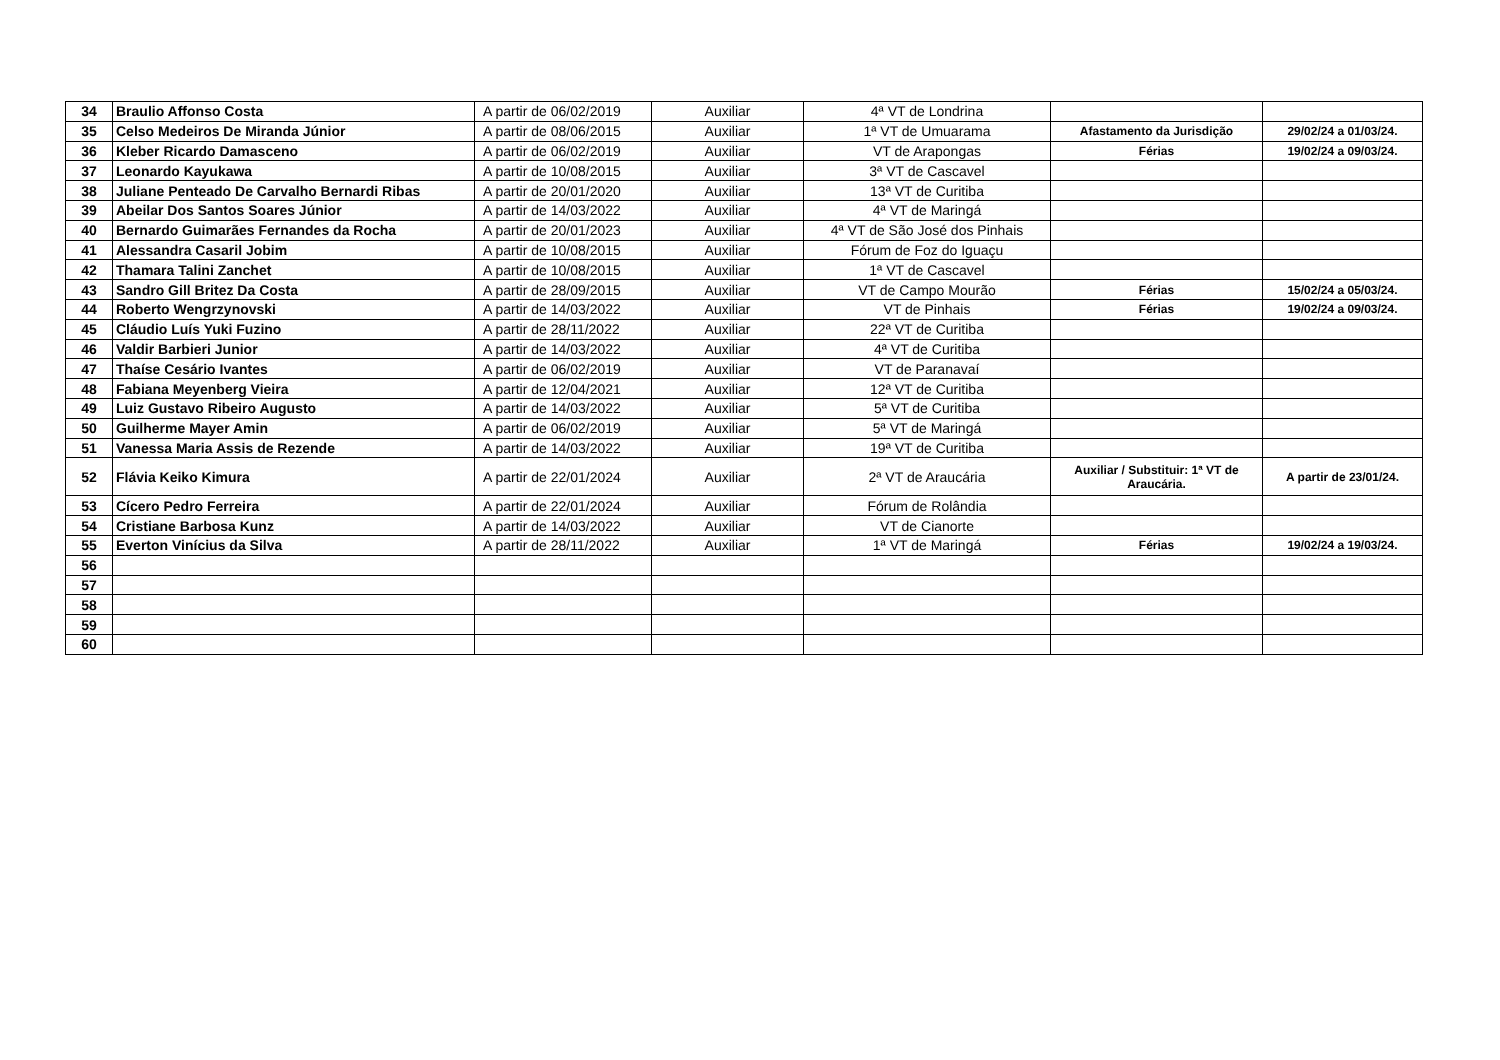| 34 | Braulio Affonso Costa | A partir de 06/02/2019 | Auxiliar | 4ª VT de Londrina | | |
| 35 | Celso Medeiros De Miranda Júnior | A partir de 08/06/2015 | Auxiliar | 1ª VT de Umuarama | Afastamento da Jurisdição | 29/02/24 a 01/03/24. |
| 36 | Kleber Ricardo Damasceno | A partir de 06/02/2019 | Auxiliar | VT de Arapongas | Férias | 19/02/24 a 09/03/24. |
| 37 | Leonardo Kayukawa | A partir de 10/08/2015 | Auxiliar | 3ª VT de Cascavel | | |
| 38 | Juliane Penteado De Carvalho Bernardi Ribas | A partir de 20/01/2020 | Auxiliar | 13ª VT de Curitiba | | |
| 39 | Abeilar Dos Santos Soares Júnior | A partir de 14/03/2022 | Auxiliar | 4ª VT de Maringá | | |
| 40 | Bernardo Guimarães Fernandes da Rocha | A partir de 20/01/2023 | Auxiliar | 4ª VT de São José dos Pinhais | | |
| 41 | Alessandra Casaril Jobim | A partir de 10/08/2015 | Auxiliar | Fórum de Foz do Iguaçu | | |
| 42 | Thamara Talini Zanchet | A partir de 10/08/2015 | Auxiliar | 1ª VT de Cascavel | | |
| 43 | Sandro Gill Britez Da Costa | A partir de 28/09/2015 | Auxiliar | VT de Campo Mourão | Férias | 15/02/24 a 05/03/24. |
| 44 | Roberto Wengrzynovski | A partir de 14/03/2022 | Auxiliar | VT de Pinhais | Férias | 19/02/24 a 09/03/24. |
| 45 | Cláudio Luís Yuki Fuzino | A partir de 28/11/2022 | Auxiliar | 22ª VT de Curitiba | | |
| 46 | Valdir Barbieri Junior | A partir de 14/03/2022 | Auxiliar | 4ª VT de Curitiba | | |
| 47 | Thaíse Cesário Ivantes | A partir de 06/02/2019 | Auxiliar | VT de Paranavaí | | |
| 48 | Fabiana Meyenberg Vieira | A partir de 12/04/2021 | Auxiliar | 12ª VT de Curitiba | | |
| 49 | Luiz Gustavo Ribeiro Augusto | A partir de 14/03/2022 | Auxiliar | 5ª VT de Curitiba | | |
| 50 | Guilherme Mayer Amin | A partir de 06/02/2019 | Auxiliar | 5ª VT de Maringá | | |
| 51 | Vanessa Maria Assis de Rezende | A partir de 14/03/2022 | Auxiliar | 19ª VT de Curitiba | | |
| 52 | Flávia Keiko Kimura | A partir de 22/01/2024 | Auxiliar | 2ª VT de Araucária | Auxiliar / Substituir: 1ª VT de Araucária. | A partir de 23/01/24. |
| 53 | Cícero Pedro Ferreira | A partir de 22/01/2024 | Auxiliar | Fórum de Rolândia | | |
| 54 | Cristiane Barbosa Kunz | A partir de 14/03/2022 | Auxiliar | VT de Cianorte | | |
| 55 | Everton Vinícius da Silva | A partir de 28/11/2022 | Auxiliar | 1ª VT de Maringá | Férias | 19/02/24 a 19/03/24. |
| 56 | | | | | | |
| 57 | | | | | | |
| 58 | | | | | | |
| 59 | | | | | | |
| 60 | | | | | | |